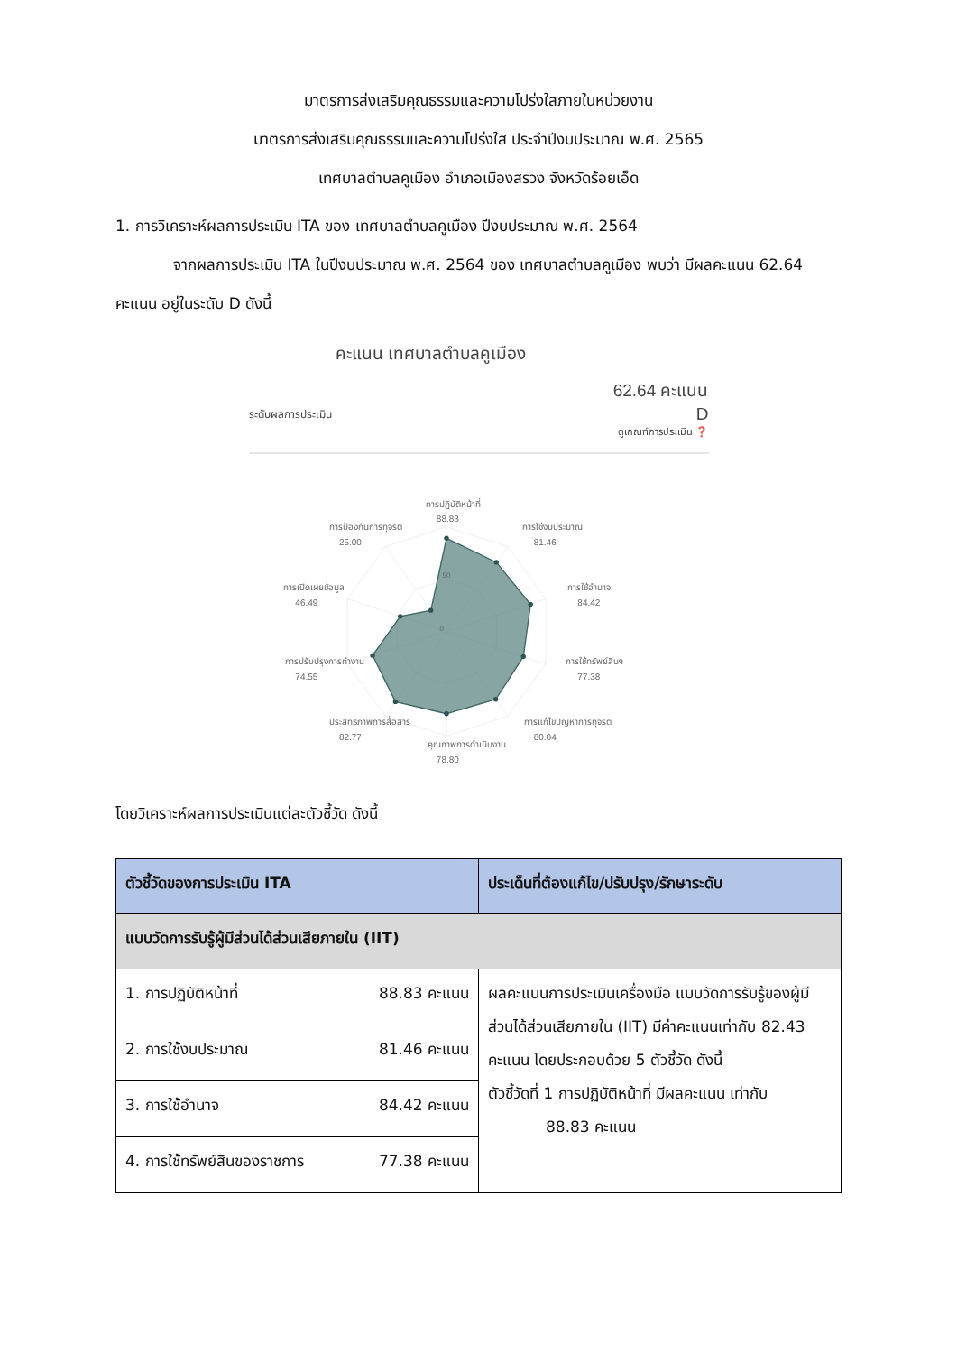มาตรการส่งเสริมคุณธรรมและความโปร่งใสภายในหน่วยงาน
มาตรการส่งเสริมคุณธรรมและความโปร่งใส ประจำปีงบประมาณ พ.ศ. 2565
เทศบาลตำบลคูเมือง อำเภอเมืองสรวง จังหวัดร้อยเอ็ด
1. การวิเคราะห์ผลการประเมิน ITA ของ เทศบาลตำบลคูเมือง ปีงบประมาณ พ.ศ. 2564
จากผลการประเมิน ITA ในปีงบประมาณ พ.ศ. 2564 ของ เทศบาลตำบลคูเมือง พบว่า มีผลคะแนน 62.64 คะแนน อยู่ในระดับ D ดังนี้
คะแนน เทศบาลตำบลคูเมือง
62.64 คะแนน
ระดับผลการประเมิน D
ดูเกณฑ์การประเมิน ❓
50
0
การปฏิบัติหน้าที่
88.83
การใช้งบประมาณ
81.46
การใช้อำนาจ
84.42
การใช้ทรัพย์สินฯ
77.38
การแก้ไขปัญหาการทุจริต
80.04
คุณภาพการดำเนินงาน
78.80
ประสิทธิภาพการสื่อสาร
82.77
การปรับปรุงการทำงาน
74.55
การเปิดเผยข้อมูล
46.49
การป้องกันการทุจริต
25.00
โดยวิเคราะห์ผลการประเมินแต่ละตัวชี้วัด ดังนี้
| ตัวชี้วัดของการประเมิน ITA | ประเด็นที่ต้องแก้ไข/ปรับปรุง/รักษาระดับ |
| --- | --- |
| แบบวัดการรับรู้ผู้มีส่วนได้ส่วนเสียภายใน (IIT) | |
| 1. การปฏิบัติหน้าที่ 88.83 คะแนน | ผลคะแนนการประเมินเครื่องมือ แบบวัดการรับรู้ของผู้มีส่วนได้ส่วนเสียภายใน (IIT) มีค่าคะแนนเท่ากับ 82.43 คะแนน โดยประกอบด้วย 5 ตัวชี้วัด ดังนี้ ตัวชี้วัดที่ 1 การปฏิบัติหน้าที่ มีผลคะแนน เท่ากับ 88.83 คะแนน |
| 2. การใช้งบประมาณ 81.46 คะแนน | |
| 3. การใช้อำนาจ 84.42 คะแนน | |
| 4. การใช้ทรัพย์สินของราชการ 77.38 คะแนน | |